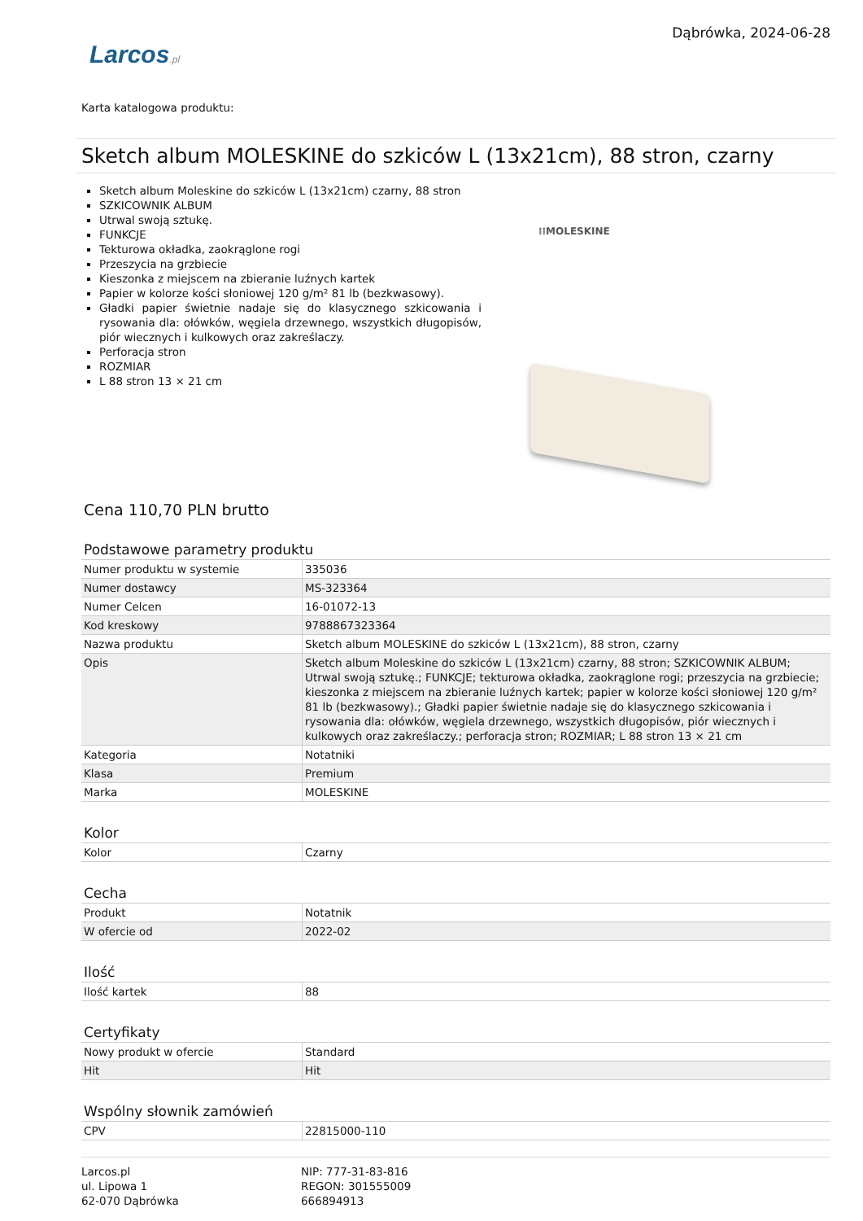Larcos.pl
Dąbrówka, 2024-06-28
Karta katalogowa produktu:
Sketch album MOLESKINE do szkiców L (13x21cm), 88 stron, czarny
Sketch album Moleskine do szkiców L (13x21cm) czarny, 88 stron
SZKICOWNIK ALBUM
Utrwal swoją sztukę.
FUNKCJE
Tekturowa okładka, zaokrąglone rogi
Przeszycia na grzbiecie
Kieszonka z miejscem na zbieranie luźnych kartek
Papier w kolorze kości słoniowej 120 g/m² 81 lb (bezkwasowy).
Gładki papier świetnie nadaje się do klasycznego szkicowania i rysowania dla: ołówków, węgiela drzewnego, wszystkich długopisów, piór wiecznych i kulkowych oraz zakreślaczy.
Perforacja stron
ROZMIAR
L 88 stron 13 × 21 cm
⁞⁞MOLESKINE
Cena 110,70 PLN brutto
Podstawowe parametry produktu
| Numer produktu w systemie | 335036 |
| Numer dostawcy | MS-323364 |
| Numer Celcen | 16-01072-13 |
| Kod kreskowy | 9788867323364 |
| Nazwa produktu | Sketch album MOLESKINE do szkiców L (13x21cm), 88 stron, czarny |
| Opis | Sketch album Moleskine do szkiców L (13x21cm) czarny, 88 stron; SZKICOWNIK ALBUM; Utrwal swoją sztukę.; FUNKCJE; tekturowa okładka, zaokrąglone rogi; przeszycia na grzbiecie; kieszonka z miejscem na zbieranie luźnych kartek; papier w kolorze kości słoniowej 120 g/m² 81 lb (bezkwasowy).; Gładki papier świetnie nadaje się do klasycznego szkicowania i rysowania dla: ołówków, węgiela drzewnego, wszystkich długopisów, piór wiecznych i kulkowych oraz zakreślaczy.; perforacja stron; ROZMIAR; L 88 stron 13 × 21 cm |
| Kategoria | Notatniki |
| Klasa | Premium |
| Marka | MOLESKINE |
Kolor
| Kolor | Czarny |
Cecha
| Produkt | Notatnik |
| W ofercie od | 2022-02 |
Ilość
| Ilość kartek | 88 |
Certyfikaty
| Nowy produkt w ofercie | Standard |
| Hit | Hit |
Wspólny słownik zamówień
| CPV | 22815000-110 |
Larcos.pl
ul. Lipowa 1
62-070 Dąbrówka
NIP: 777-31-83-816
REGON: 301555009
666894913